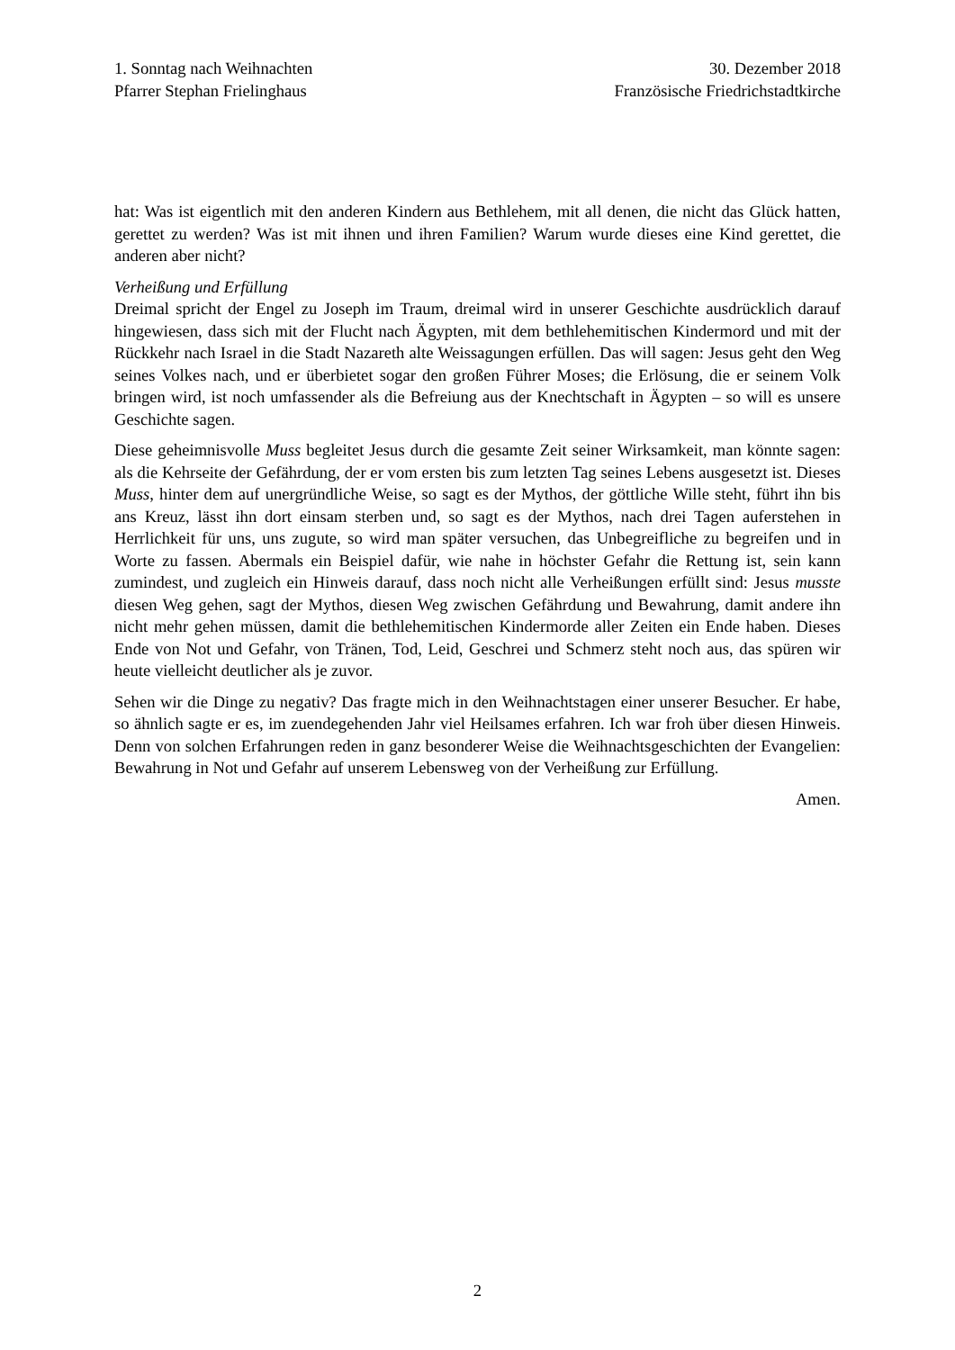1. Sonntag nach Weihnachten
Pfarrer Stephan Frielinghaus
30. Dezember 2018
Französische Friedrichstadtkirche
hat: Was ist eigentlich mit den anderen Kindern aus Bethlehem, mit all denen, die nicht das Glück hatten, gerettet zu werden? Was ist mit ihnen und ihren Familien? Warum wurde dieses eine Kind gerettet, die anderen aber nicht?
Verheißung und Erfüllung
Dreimal spricht der Engel zu Joseph im Traum, dreimal wird in unserer Geschichte ausdrücklich darauf hingewiesen, dass sich mit der Flucht nach Ägypten, mit dem bethlehemitischen Kindermord und mit der Rückkehr nach Israel in die Stadt Nazareth alte Weissagungen erfüllen. Das will sagen: Jesus geht den Weg seines Volkes nach, und er überbietet sogar den großen Führer Moses; die Erlösung, die er seinem Volk bringen wird, ist noch umfassender als die Befreiung aus der Knechtschaft in Ägypten – so will es unsere Geschichte sagen.
Diese geheimnisvolle Muss begleitet Jesus durch die gesamte Zeit seiner Wirksamkeit, man könnte sagen: als die Kehrseite der Gefährdung, der er vom ersten bis zum letzten Tag seines Lebens ausgesetzt ist. Dieses Muss, hinter dem auf unergründliche Weise, so sagt es der Mythos, der göttliche Wille steht, führt ihn bis ans Kreuz, lässt ihn dort einsam sterben und, so sagt es der Mythos, nach drei Tagen auferstehen in Herrlichkeit für uns, uns zugute, so wird man später versuchen, das Unbegreifliche zu begreifen und in Worte zu fassen. Abermals ein Beispiel dafür, wie nahe in höchster Gefahr die Rettung ist, sein kann zumindest, und zugleich ein Hinweis darauf, dass noch nicht alle Verheißungen erfüllt sind: Jesus musste diesen Weg gehen, sagt der Mythos, diesen Weg zwischen Gefährdung und Bewahrung, damit andere ihn nicht mehr gehen müssen, damit die bethlehemitischen Kindermorde aller Zeiten ein Ende haben. Dieses Ende von Not und Gefahr, von Tränen, Tod, Leid, Geschrei und Schmerz steht noch aus, das spüren wir heute vielleicht deutlicher als je zuvor.
Sehen wir die Dinge zu negativ? Das fragte mich in den Weihnachtstagen einer unserer Besucher. Er habe, so ähnlich sagte er es, im zuendegehenden Jahr viel Heilsames erfahren. Ich war froh über diesen Hinweis. Denn von solchen Erfahrungen reden in ganz besonderer Weise die Weihnachtsgeschichten der Evangelien: Bewahrung in Not und Gefahr auf unserem Lebensweg von der Verheißung zur Erfüllung.
Amen.
2